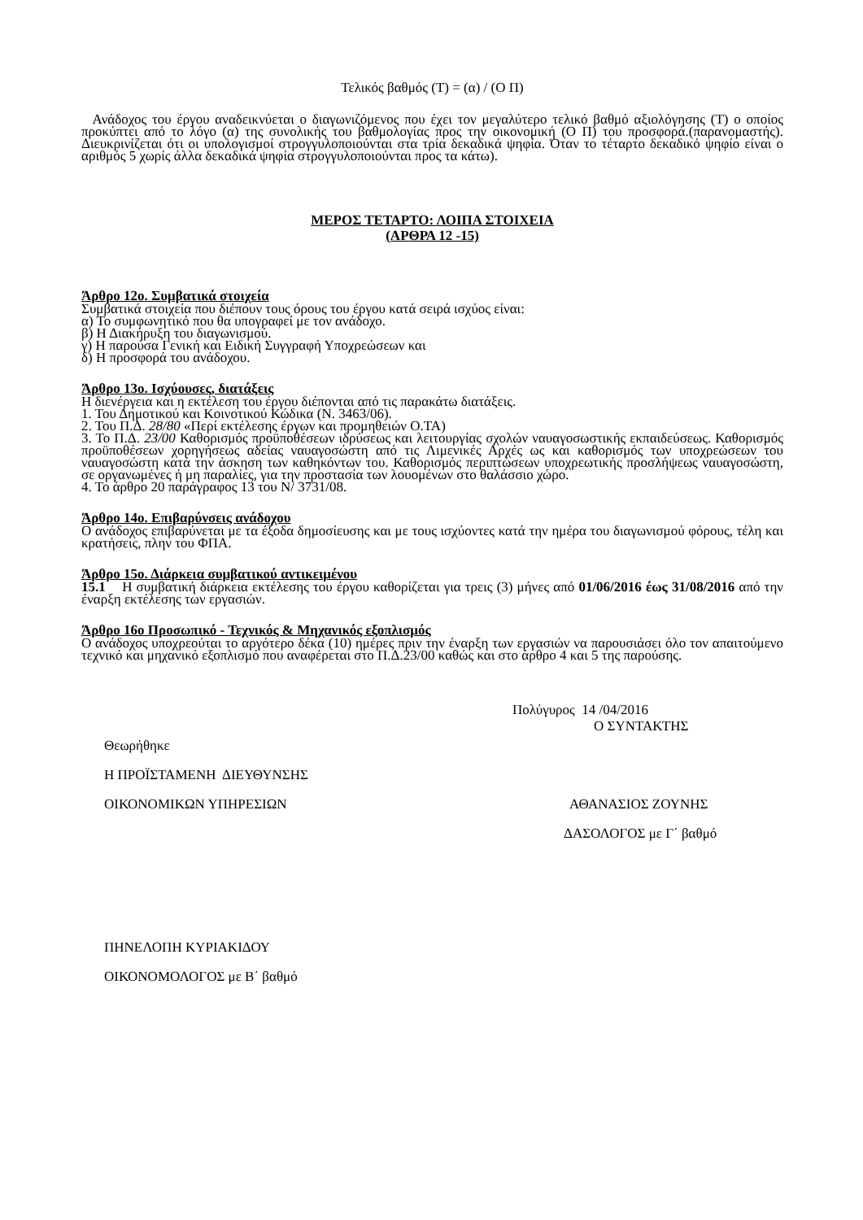Τελικός βαθμός (Τ) = (α) / (Ο Π)
Ανάδοχος του έργου αναδεικνύεται ο διαγωνιζόμενος που έχει τον μεγαλύτερο τελικό βαθμό αξιολόγησης (Τ) ο οποίος προκύπτει από το λόγο (α) της συνολικής του βαθμολογίας προς την οικονομική (Ο Π) του προσφορά.(παρανομαστής). Διευκρινίζεται ότι οι υπολογισμοί στρογγυλοποιούνται στα τρία δεκαδικά ψηφία. Όταν το τέταρτο δεκαδικό ψηφίο είναι ο αριθμός 5 χωρίς άλλα δεκαδικά ψηφία στρογγυλοποιούνται προς τα κάτω).
ΜΕΡΟΣ ΤΕΤΑΡΤΟ: ΛΟΙΠΑ ΣΤΟΙΧΕΙΑ
(ΑΡΘΡΑ 12 -15)
Άρθρο 12ο. Συμβατικά στοιχεία
Συμβατικά στοιχεία που διέπουν τους όρους του έργου κατά σειρά ισχύος είναι:
α) Το συμφωνητικό που θα υπογραφεί με τον ανάδοχο.
β) Η Διακήρυξη του διαγωνισμού.
γ) Η παρούσα Γενική και Ειδική Συγγραφή Υποχρεώσεων και
δ) Η προσφορά του ανάδοχου.
Άρθρο 13ο. Ισχύουσες, διατάξεις
Η διενέργεια και η εκτέλεση του έργου διέπονται από τις παρακάτω διατάξεις.
1. Του Δημοτικού και Κοινοτικού Κώδικα (Ν. 3463/06).
2. Του Π.Δ. 28/80 «Περί εκτέλεσης έργων και προμηθειών Ο.ΤΑ)
3. Το Π.Δ. 23/00 Καθορισμός προϋποθέσεων ιδρύσεως και λειτουργίας σχολών ναυαγοσωστικής εκπαιδεύσεως. Καθορισμός προϋποθέσεων χορηγήσεως αδείας ναυαγοσώστη από τις Λιμενικές Αρχές ως και καθορισμός των υποχρεώσεων του ναυαγοσώστη κατά την άσκηση των καθηκόντων του. Καθορισμός περιπτώσεων υποχρεωτικής προσλήψεως ναυαγοσώστη, σε οργανωμένες ή μη παραλίες, για την προστασία των λουομένων στο θαλάσσιο χώρο.
4. Το άρθρο 20 παράγραφος 13 του Ν/ 3731/08.
Άρθρο 14ο. Επιβαρύνσεις ανάδοχου
Ο ανάδοχος επιβαρύνεται με τα έξοδα δημοσίευσης και με τους ισχύοντες κατά την ημέρα του διαγωνισμού φόρους, τέλη και κρατήσεις, πλην του ΦΠΑ.
Άρθρο 15ο. Διάρκεια συμβατικού αντικειμένου
15.1 Η συμβατική διάρκεια εκτέλεσης του έργου καθορίζεται για τρεις (3) μήνες από 01/06/2016 έως 31/08/2016 από την έναρξη εκτέλεσης των εργασιών.
Άρθρο 16ο Προσωπικό - Τεχνικός & Μηχανικός εξοπλισμός
Ο ανάδοχος υποχρεούται το αργότερο δέκα (10) ημέρες πριν την έναρξη των εργασιών να παρουσιάσει όλο τον απαιτούμενο τεχνικό και μηχανικό εξοπλισμό που αναφέρεται στο Π.Δ.23/00 καθώς και στο άρθρο 4 και 5 της παρούσης.
Πολύγυρος 14 /04/2016
Ο ΣΥΝΤΑΚΤΗΣ
Θεωρήθηκε
Η ΠΡΟΪΣΤΑΜΕΝΗ ΔΙΕΥΘΥΝΣΗΣ
ΟΙΚΟΝΟΜΙΚΩΝ ΥΠΗΡΕΣΙΩΝ ΑΘΑΝΑΣΙΟΣ ΖΟΥΝΗΣ
ΔΑΣΟΛΟΓΟΣ με Γ΄ βαθμό
ΠΗΝΕΛΟΠΗ ΚΥΡΙΑΚΙΔΟΥ
ΟΙΚΟΝΟΜΟΛΟΓΟΣ με Β΄ βαθμό